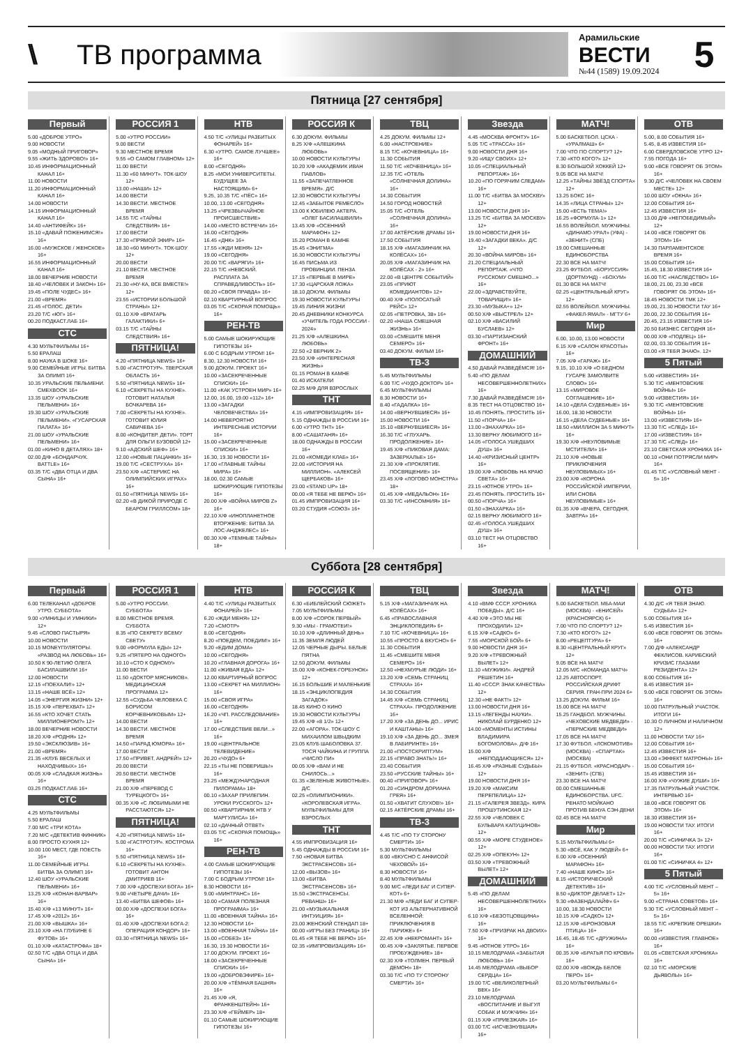\\ ТВ программа
Арамильские
ВЕСТИ
№44 (1589) 19.09.2024
5
Пятница [27 сентября]
Первый
5.00 «ДОБРОЕ УТРО»
9.00 НОВОСТИ
9.05 «МОДНЫЙ ПРИГОВОР»
9.55 «ЖИТЬ ЗДОРОВО!» 16+
10.45 ИНФОРМАЦИОННЫЙ КАНАЛ 16+
11.00 НОВОСТИ
11.20 ИНФОРМАЦИОННЫЙ КАНАЛ 16+
14.00 НОВОСТИ
14.15 ИНФОРМАЦИОННЫЙ КАНАЛ 16+
14.40 «АНТИФЕЙК» 16+
15.10 «ДАВАЙ ПОЖЕНИМСЯ!» 16+
16.00 «МУЖСКОЕ / ЖЕНСКОЕ» 16+
16.55 ИНФОРМАЦИОННЫЙ КАНАЛ 16+
18.00 ВЕЧЕРНИЕ НОВОСТИ
18.40 «ЧЕЛОВЕК И ЗАКОН» 16+
19.45 «ПОЛЕ ЧУДЕС» 16+
21.00 «ВРЕМЯ»
21.45 «ГОЛОС. ДЕТИ»
23.20 Т/С «ЮГ» 16+
00.20 ПОДКАСТ.ЛАБ 16+
СТС
4.30 МУЛЬТФИЛЬМЫ 16+
5.50 ЕРАЛАШ
8.00 НАУКА В ШОКЕ 16+
9.00 СЕМЕЙНЫЕ ИГРЫ. БИТВА ЗА ОЛИМП 16+
10.35 УРАЛЬСКИЕ ПЕЛЬМЕНИ. СМЕХBOOK 16+
13.35 ШОУ «УРАЛЬСКИЕ ПЕЛЬМЕНИ» 16+
19.30 ШОУ «УРАЛЬСКИЕ ПЕЛЬМЕНИ». «ГУСАРСКАЯ ПАЛАТА» 16+
21.00 ШОУ «УРАЛЬСКИЕ ПЕЛЬМЕНИ» 16+
01.00 «КИНО В ДЕТАЛЯХ» 18+
02.00 Д/Ф «БОНДАРЧУК. BATTLE» 16+
03.35 Т/С «ДВА ОТЦА И ДВА СЫНА» 16+
РОССИЯ 1
5.00 «УТРО РОССИИ»
9.00 ВЕСТИ
9.30 МЕСТНОЕ ВРЕМЯ
9.55 «О САМОМ ГЛАВНОМ» 12+
11.00 ВЕСТИ
11.30 «60 МИНУТ». ТОК-ШОУ 12+
13.00 «НАШИ» 12+
14.00 ВЕСТИ
14.30 ВЕСТИ. МЕСТНОЕ ВРЕМЯ
14.55 Т/С «ТАЙНЫ СЛЕДСТВИЯ» 16+
17.00 ВЕСТИ
17.30 «ПРЯМОЙ ЭФИР» 16+
18.30 «60 МИНУТ». ТОК-ШОУ 12+
20.00 ВЕСТИ
21.10 ВЕСТИ. МЕСТНОЕ ВРЕМЯ
21.30 «НУ-КА, ВСЕ ВМЕСТЕ!» 12+
23.55 «ИСТОРИИ БОЛЬШОЙ СТРАНЫ» 12+
01.10 Х/Ф «ВРАТАРЬ ГАЛАКТИКИ» 6+
03.15 Т/С «ТАЙНЫ СЛЕДСТВИЯ» 16+
ПЯТНИЦА!
4.20 «ПЯТНИЦА NEWS» 16+
5.00 «ГАСТРОТУР». ТВЕРСКАЯ ОБЛАСТЬ 16+
5.50 «ПЯТНИЦА NEWS» 16+
6.10 «СЕКРЕТЫ НА КУХНЕ». ГОТОВИТ НАТАЛЬЯ БОЧКАРЕВА 16+
7.00 «СЕКРЕТЫ НА КУХНЕ». ГОТОВИТ ЮЛИЯ САВИЧЕВА 16+
8.00 «КОНДИТЕР. ДЕТИ». ТОРТ ДЛЯ ОЛЬГИ БУЗОВОЙ 12+
9.10 «АДСКИЙ ШЕФ» 16+
12.00 «НОВЫЕ ПАЦАНКИ» 16+
19.00 Т/С «СЕСТРУХА» 16+
23.50 Х/Ф «АСТЕРИКС НА ОЛИМПИЙСКИХ ИГРАХ» 16+
01.50 «ПЯТНИЦА NEWS» 16+
02.20 «В ДИКОЙ ПРИРОДЕ С БЕАРОМ ГРИЛЛСОМ» 18+
НТВ
4.50 Т/С «УЛИЦЫ РАЗБИТЫХ ФОНАРЕЙ» 16+
6.30 «УТРО. САМОЕ ЛУЧШЕЕ» 16+
8.00 «СЕГОДНЯ»
8.25 «МОИ УНИВЕРСИТЕТЫ. БУДУЩЕЕ ЗА НАСТОЯЩИМ» 6+
9.25, 10.35 Т/С «ПЁС» 16+
10.00, 13.00 «СЕГОДНЯ»
13.25 «ЧРЕЗВЫЧАЙНОЕ ПРОИСШЕСТВИЕ»
14.00 «МЕСТО ВСТРЕЧИ» 16+
16.00 «СЕГОДНЯ»
16.45 «ДНК» 16+
17.55 «ЖДИ МЕНЯ» 12+
19.00 «СЕГОДНЯ»
20.00 Т/С «ВАРЯГИ» 16+
22.15 Т/С «НЕВСКИЙ. РАСПЛАТА ЗА СПРАВЕДЛИВОСТЬ» 16+
00.20 «СВОЯ ПРАВДА» 16+
02.10 КВАРТИРНЫЙ ВОПРОС
03.05 Т/С «СКОРАЯ ПОМОЩЬ» 16+
РЕН-ТВ
5.00 САМЫЕ ШОКИРУЮЩИЕ ГИПОТЕЗЫ 16+
6.00 С БОДРЫМ УТРОМ! 16+
8.30, 12.30 НОВОСТИ 16+
9.00 ДОКУМ. ПРОЕКТ 16+
10.00 «ЗАСЕКРЕЧЕННЫЕ СПИСКИ» 16+
11.00 «КАК УСТРОЕН МИР» 16+
12.00, 16.00, 19.00 «112» 16+
13.00 «ЗАГАДКИ ЧЕЛОВЕЧЕСТВА» 16+
14.00 НЕВЕРОЯТНО ИНТЕРЕСНЫЕ ИСТОРИИ 16+
15.00 «ЗАСЕКРЕЧЕННЫЕ СПИСКИ» 16+
16.30, 19.30 НОВОСТИ 16+
17.00 «ГЛАВНЫЕ ТАЙНЫ МИРА» 16+
18.00, 02.30 САМЫЕ ШОКИРУЮЩИЕ ГИПОТЕЗЫ 16+
20.00 Х/Ф «ВОЙНА МИРОВ Z» 16+
22.10 Х/Ф «ИНОПЛАНЕТНОЕ ВТОРЖЕНИЕ: БИТВА ЗА ЛОС-АНДЖЕЛЕС» 16+
00.30 Х/Ф «ТЕМНЫЕ ТАЙНЫ» 18+
РОССИЯ К
6.30 ДОКУМ. ФИЛЬМЫ
8.25 Х/Ф «АЛЕШКИНА ЛЮБОВЬ»
10.00 НОВОСТИ КУЛЬТУРЫ
10.20 Х/Ф «АКАДЕМИК ИВАН ПАВЛОВ»
11.55 «ЗАПЕЧАТЛЕННОЕ ВРЕМЯ». Д/С
12.30 НОВОСТИ КУЛЬТУРЫ
12.45 «ЗАБЫТОЕ РЕМЕСЛО»
13.00 К ЮБИЛЕЮ АКТЕРА. «ОЛЕГ БАСИЛАШВИЛИ»
13.45 Х/Ф «ОСЕННИЙ МАРАФОН» 12+
15.20 РОМАН В КАМНЕ
15.45 «ЭНИГМА»
16.30 НОВОСТИ КУЛЬТУРЫ
16.45 ПИСЬМА ИЗ ПРОВИНЦИИ. ПЕНЗА
17.15 «ПЕРВЫЕ В МИРЕ»
17.30 «ЦАРСКАЯ ЛОЖА»
18.10 ДОКУМ. ФИЛЬМЫ
19.30 НОВОСТИ КУЛЬТУРЫ
19.45 ЛИНИЯ ЖИЗНИ
20.45 ДНЕВНИКИ КОНКУРСА «УЧИТЕЛЬ ГОДА РОССИИ - 2024»
21.25 Х/Ф «АЛЕШКИНА ЛЮБОВЬ»
22.50 «2 ВЕРНИК 2»
23.50 Х/Ф «ИНТЕРЕСНАЯ ЖИЗНЬ»
01.15 РОМАН В КАМНЕ
01.40 ИСКАТЕЛИ
02.25 М/Ф ДЛЯ ВЗРОСЛЫХ
ТНТ
4.15 «ИМПРОВИЗАЦИЯ» 16+
5.15 ОДНАЖДЫ В РОССИИ 16+
6.00 «УТРО ТНТ» 16+
8.00 «САШАТАНЯ» 16+
18.00 ОДНАЖДЫ В РОССИИ 16+
21.00 «КОМЕДИ КЛАБ» 16+
22.00 «ИСТОРИЯ НА МИЛЛИОН». «АЛЕКСЕЙ ЩЕРБАКОВ» 16+
23.00 «STAND UP» 18+
00.00 «Я ТЕБЕ НЕ ВЕРЮ» 16+
01.45 ИМПРОВИЗАЦИЯ 16+
03.20 СТУДИЯ «СОЮЗ» 16+
ТВЦ
4.25 ДОКУМ. ФИЛЬМЫ 12+
6.00 «НАСТРОЕНИЕ»
8.15 Т/С «КОЧЕВНИЦА» 16+
11.30 СОБЫТИЯ
11.50 Т/С «КОЧЕВНИЦА» 16+
12.35 Т/С «ОТЕЛЬ «СОЛНЕЧНАЯ ДОЛИНА» 16+
14.30 СОБЫТИЯ
14.50 ГОРОД НОВОСТЕЙ
15.05 Т/С «ОТЕЛЬ «СОЛНЕЧНАЯ ДОЛИНА» 16+
17.00 АКТЁРСКИЕ ДРАМЫ 16+
17.50 СОБЫТИЯ
18.15 Х/Ф «МАГАЗИНЧИК НА КОЛЁСАХ» 16+
20.05 Х/Ф «МАГАЗИНЧИК НА КОЛЁСАХ - 2» 16+
22.00 «В ЦЕНТРЕ СОБЫТИЙ»
23.05 «ПРИЮТ КОМЕДИАНТОВ» 12+
00.40 Х/Ф «ПОЛОСАТЫЙ РЕЙС» 12+
02.05 «ПЕТРОВКА, 38» 16+
02.20 «НАША СМЕШНАЯ ЖИЗНЬ» 16+
03.00 «СМЕШИТЕ МЕНЯ СЕМЕРО» 16+
03.40 ДОКУМ. ФИЛЬМ 16+
ТВ-3
5.45 МУЛЬТФИЛЬМЫ
6.00 Т/С «ЧУДО-ДОКТОР» 16+
6.45 МУЛЬТФИЛЬМЫ
8.30 НОВОСТИ 16+
8.40 «ГАДАЛКА» 16+
14.00 «ВЕРНУВШИЕСЯ» 16+
15.00 НОВОСТИ 16+
15.10 «ВЕРНУВШИЕСЯ» 16+
16.30 Т/С «ГЛУХАРЬ. ПРОДОЛЖЕНИЕ» 16+
19.45 Х/Ф «ПИКОВАЯ ДАМА: ЗАЗЕРКАЛЬЕ» 16+
21.30 Х/Ф «ПРОКЛЯТИЕ. ПОСВЯЩЕНИЕ» 16+
23.45 Х/Ф «ЛОГОВО МОНСТРА» 18+
01.45 Х/Ф «МЕДАЛЬОН» 16+
03.30 Т/С «ИНСОМНИЯ» 16+
Звезда
4.45 «МОСКВА ФРОНТУ» 16+
5.05 Т/С «ТРАССА» 16+
9.00 НОВОСТИ ДНЯ 16+
9.20 «ИЩУ СВОИХ» 12+
10.05 «СПЕЦИАЛЬНЫЙ РЕПОРТАЖ» 16+
10.20 «ПО ГОРЯЧИМ СЛЕДАМ» 16+
11.00 Т/С «БИТВА ЗА МОСКВУ» 12+
13.00 НОВОСТИ ДНЯ 16+
13.25 Т/С «БИТВА ЗА МОСКВУ» 12+
19.00 НОВОСТИ ДНЯ 16+
19.40 «ЗАГАДКИ ВЕКА». Д/С 12+
20.30 «ВОЙНА МИРОВ» 16+
21.20 СПЕЦИАЛЬНЫЙ РЕПОРТАЖ. «ЧТО РУССКОМУ СМЕШНО...» 16+
22.00 «ЗДРАВСТВУЙТЕ, ТОВАРИЩИ!» 16+
23.30 «МУЗЫКА+» 12+
00.50 Х/Ф «ВЫСТРЕЛ» 12+
02.10 Х/Ф «ВАСИЛИЙ БУСЛАЕВ» 12+
03.30 «ПАРТИЗАНСКИЙ ФРОНТ» 16+
ДОМАШНИЙ
4.50 ДАВАЙ РАЗВЕДЁМСЯ! 16+
5.40 «ПО ДЕЛАМ НЕСОВЕРШЕННОЛЕТНИХ» 16+
7.30 ДАВАЙ РАЗВЕДЁМСЯ! 16+
8.35 ТЕСТ НА ОТЦОВСТВО 16+
10.45 ПОНЯТЬ. ПРОСТИТЬ 16+
11.50 «ПОРЧА» 16+
13.00 «ЗНАХАРКА» 16+
13.30 ВЕРНУ ЛЮБИМОГО 16+
14.05 «ГОЛОСА УШЕДШИХ ДУШ» 16+
14.40 «КРИЗИСНЫЙ ЦЕНТР» 16+
19.00 Х/Ф «ЛЮБОВЬ НА КРАЮ СВЕТА» 16+
23.15 «ЮТНОЕ УТРО» 16+
23.45 ПОНЯТЬ. ПРОСТИТЬ 16+
00.50 «ПОРЧА» 16+
01.50 «ЗНАХАРКА» 16+
02.15 ВЕРНУ ЛЮБИМОГО 16+
02.45 «ГОЛОСА УШЕДШИХ ДУШ» 16+
03.10 ТЕСТ НА ОТЦОВСТВО 16+
МАТЧ!
5.00 БАСКЕТБОЛ. ЦСКА - «УРАЛМАШ» 6+
7.00 ЧТО ПО СПОРТУ? 12+
7.30 «КТО КОГО?» 12+
8.30 БОЛЬШОЙ ХОККЕЙ 12+
9.05 ВСЕ НА МАТЧ!
12.25 «ТАЙНЫ ЗВЁЗД СПОРТА» 12+
13.25 БОКС 16+
14.35 «ЛИЦА СТРАНЫ» 12+
15.00 «ЕСТЬ ТЕМА!»
16.25 «ФОРМУЛА-1» 12+
16.55 ВОЛЕЙБОЛ. МУЖЧИНЫ. «ДИНАМО-УРАЛ» (УФА) - «ЗЕНИТ» (СПБ)
19.00 СМЕШАННЫЕ ЕДИНОБОРСТВА
22.30 ВСЕ НА МАТЧ!
23.25 ФУТБОЛ. «БОРУССИЯ» (ДОРТМУНД) - «БОХУМ»
01.30 ВСЕ НА МАТЧ!
02.25 «ЦЕНТРАЛЬНЫЙ КРУГ» 12+
02.55 ВОЛЕЙБОЛ. МУЖЧИНЫ. «ФАКЕЛ-ЯМАЛ» - МГТУ 6+
Мир
6.00, 10.00, 13.00 НОВОСТИ
6.15 Х/Ф «САЛОН КРАСОТЫ» 16+
7.05 Х/Ф «ГАРАЖ» 16+
9.15, 10.10 Х/Ф «О БЕДНОМ ГУСАРЕ ЗАМОЛВИТЕ СЛОВО» 16+
13.15 «МИРОВОЕ СОГЛАШЕНИЕ» 16+
14.10 «ДЕЛА СУДЕБНЫЕ» 16+
16.00, 18.30 НОВОСТИ
16.15 «ДЕЛА СУДЕБНЫЕ» 16+
18.50 «МИЛЛИОН ЗА 5 МИНУТ» 16+
19.30 Х/Ф «НЕУЛОВИМЫЕ МСТИТЕЛИ» 16+
21.10 Х/Ф «НОВЫЕ ПРИКЛЮЧЕНИЯ НЕУЛОВИМЫХ» 16+
23.00 Х/Ф «КОРОНА РОССИЙСКОЙ ИМПЕРИИ, ИЛИ СНОВА НЕУЛОВИМЫЕ» 16+
01.35 Х/Ф «ВЧЕРА, СЕГОДНЯ, ЗАВТРА» 16+
ОТВ
5.00, 8.00 СОБЫТИЯ 16+
5.45, 8.45 ИЗВЕСТИЯ 16+
6.00 СВЕРДЛОВСКОЕ УТРО 12+
7.55 ПОГОДА 16+
9.00 «ВСЕ ГОВОРЯТ ОБ ЭТОМ» 16+
9.30 Д/С «ЧЕЛОВЕК НА СВОЕМ МЕСТЕ» 12+
10.00 ШОУ «ОКНА» 16+
12.00 СОБЫТИЯ 16+
12.45 ИЗВЕСТИЯ 16+
13.00 Д/Ф «НЕПОБЕДИМЫЙ» 12+
14.00 «ВСЕ ГОВОРЯТ ОБ ЭТОМ» 16+
14.30 ПАРЛАМЕНТСКОЕ ВРЕМЯ 16+
15.00 СОБЫТИЯ 16+
15.45, 18.30 ИЗВЕСТИЯ 16+
16.00 Т/С «НАСЛЕДСТВО» 16+
18.00, 21.00, 23.30 «ВСЕ ГОВОРЯТ ОБ ЭТОМ» 16+
18.45 НОВОСТИ ТМК 12+
19.00, 21.30 НОВОСТИ ТАУ 16+
20.00, 22.30 СОБЫТИЯ 16+
20.45, 23.15 ИЗВЕСТИЯ 16+
20.50 БИЗНЕС СЕГОДНЯ 16+
00.00 Х/Ф «ПОДЛЕЦ» 16+
02.00, 03.30 СОБЫТИЯ 16+
03.00 «Я ТЕБЯ ЗНАЮ». 12+
5 Пятый
5.00 «ИЗВЕСТИЯ» 16+
5.30 Т/С «МЕНТОВСКИЕ ВОЙНЫ» 16+
9.00 «ИЗВЕСТИЯ» 16+
9.30 Т/С «МЕНТОВСКИЕ ВОЙНЫ» 16+
13.00 «ИЗВЕСТИЯ» 16+
13.30 Т/С «СЛЕД» 16+
17.00 «ИЗВЕСТИЯ» 16+
17.30 Т/С «СЛЕД» 16+
23.10 СВЕТСКАЯ ХРОНИКА 16+
00.10 «ОНИ ПОТРЯСЛИ МИР» 16+
01.45 Т/С «УСЛОВНЫЙ МЕНТ - 5» 16+
Суббота [28 сентября]
Первый
6.00 ТЕЛЕКАНАЛ «ДОБРОЕ УТРО. СУББОТА»
9.00 «УМНИЦЫ И УМНИКИ» 12+
9.45 «СЛОВО ПАСТЫРЯ»
10.00 НОВОСТИ
10.15 MONEYПУЛЯТОРЫ. «РАЗВОД НА ЛЮБОВЬ» 16+
10.50 К 90-ЛЕТИЮ ОЛЕГА БАСИЛАШВИЛИ 16+
12.00 НОВОСТИ
12.15 «ПОЕХАЛИ!» 12+
13.15 «НАШЕ ВСЁ» 12+
14.05 «ЭНЕРГИЯ ЖИЗНИ» 12+
15.15 Х/Ф «ПЕРЕХВАТ» 12+
16.55 «КТО ХОЧЕТ СТАТЬ МИЛЛИОНЕРОМ?» 12+
18.00 ВЕЧЕРНИЕ НОВОСТИ
18.20 Х/Ф «РОДНЯ» 12+
19.50 «ЭКСКЛЮЗИВ» 16+
21.00 «ВРЕМЯ»
21.35 «КЛУБ ВЕСЕЛЫХ И НАХОДЧИВЫХ» 16+
00.05 Х/Ф «СЛАДКАЯ ЖИЗНЬ» 16+
03.25 ПОДКАСТ.ЛАБ 16+
СТС
4.25 МУЛЬТФИЛЬМЫ
5.50 ЕРАЛАШ
7.00 М/С «ТРИ КОТА»
7.20 М/С «ДЕТЕКТИВ ФИННИК»
8.00 ПРОСТО КУХНЯ 12+
10.00 100 МЕСТ, ГДЕ ПОЕСТЬ 16+
11.00 СЕМЕЙНЫЕ ИГРЫ. БИТВА ЗА ОЛИМП 16+
12.40 ШОУ «УРАЛЬСКИЕ ПЕЛЬМЕНИ» 16+
13.25 Х/Ф «КОНАН-ВАРВАР» 16+
15.40 Х/Ф «13 МИНУТ» 16+
17.45 Х/Ф «2012» 16+
21.00 Х/Ф «ВЫШКА» 16+
23.10 Х/Ф «НА ГЛУБИНЕ 6 ФУТОВ» 16+
01.10 Х/Ф «КАТАСТРОФА» 18+
02.50 Т/С «ДВА ОТЦА И ДВА СЫНА» 16+
РОССИЯ 1
5.00 «УТРО РОССИИ. СУББОТА»
8.00 МЕСТНОЕ ВРЕМЯ. СУББОТА
8.35 «ПО СЕКРЕТУ ВСЕМУ СВЕТУ»
9.00 «ФОРМУЛА ЕДЫ» 12+
9.25 «ПЯТЕРО НА ОДНОГО»
10.10 «СТО К ОДНОМУ»
11.00 ВЕСТИ
11.50 «ДОКТОР МЯСНИКОВ». МЕДИЦИНСКАЯ ПРОГРАММА 12+
12.55 «СУДЬБА ЧЕЛОВЕКА С БОРИСОМ КОРЧЕВНИКОВЫМ» 12+
14.00 ВЕСТИ
14.30 ВЕСТИ. МЕСТНОЕ ВРЕМЯ
14.50 «ПАРАД ЮМОРА» 16+
17.00 ВЕСТИ
17.50 «ПРИВЕТ, АНДРЕЙ!» 12+
20.00 ВЕСТИ
20.50 ВЕСТИ. МЕСТНОЕ ВРЕМЯ
21.00 Х/Ф «ПЕРЕВОД С ТУРЕЦКОГО» 16+
00.35 Х/Ф «С ЛЮБИМЫМИ НЕ РАССТАЮТСЯ» 12+
ПЯТНИЦА!
4.20 «ПЯТНИЦА NEWS» 16+
5.00 «ГАСТРОТУР». КОСТРОМА 16+
5.50 «ПЯТНИЦА NEWS» 16+
6.10 «СЕКРЕТЫ НА КУХНЕ». ГОТОВИТ АНТОН ДМИТРИЕВ 16+
7.00 Х/Ф «ДОСПЕХИ БОГА» 16+
9.00 «ЧЕТЫРЕ ДАЧИ» 16+
13.40 «БИТВА ШЕФОВ» 16+
00.00 Х/Ф «ДОСПЕХИ БОГА» 16+
01.40 Х/Ф «ДОСПЕХИ БОГА-2: ОПЕРАЦИЯ КОНДОР» 16+
03.30 «ПЯТНИЦА NEWS» 16+
НТВ
4.40 Т/С «УЛИЦЫ РАЗБИТЫХ ФОНАРЕЙ» 16+
6.20 «ЖДИ МЕНЯ» 12+
7.20 «СМОТР»
8.00 «СЕГОДНЯ»
8.20 «ПОЕДЕМ, ПОЕДИМ!» 16+
9.20 «ЕДИМ ДОМА»
10.00 «СЕГОДНЯ»
10.20 «ГЛАВНАЯ ДОРОГА» 16+
11.00 «ЖИВАЯ ЕДА» 12+
12.00 КВАРТИРНЫЙ ВОПРОС
13.00 «СЕКРЕТ НА МИЛЛИОН» 16+
15.00 «СВОЯ ИГРА»
16.00 «СЕГОДНЯ»
16.20 «ЧП. РАССЛЕДОВАНИЕ» 16+
17.00 «СЛЕДСТВИЕ ВЕЛИ...» 16+
19.00 «ЦЕНТРАЛЬНОЕ ТЕЛЕВИДЕНИЕ»
20.20 «ЧУДО» 6+
22.15 «ТЫ НЕ ПОВЕРИШЬ!» 16+
23.25 «МЕЖДУНАРОДНАЯ ПИЛОРАМА» 18+
00.10 «ЗАХАР ПРИЛЕПИН. УРОКИ РУССКОГО» 12+
00.50 «КВАРТИРНИК НТВ У МАРГУЛИСА» 16+
02.10 «ДАЧНЫЙ ОТВЕТ»
03.05 Т/С «СКОРАЯ ПОМОЩЬ» 16+
РЕН-ТВ
4.00 САМЫЕ ШОКИРУЮЩИЕ ГИПОТЕЗЫ 16+
7.00 С БОДРЫМ УТРОМ! 16+
8.30 НОВОСТИ 16+
9.00 «МИНТРАНС» 16+
10.00 «САМАЯ ПОЛЕЗНАЯ ПРОГРАММА» 16+
11.00 «ВОЕННАЯ ТАЙНА» 16+
12.30 НОВОСТИ 16+
13.00 «ВОЕННАЯ ТАЙНА» 16+
15.00 «СОБЕЗ» 16+
16.30, 19.30 НОВОСТИ 16+
17.00 ДОКУМ. ПРОЕКТ 16+
18.00 «ЗАСЕКРЕЧЕННЫЕ СПИСКИ» 16+
19.00 «ДОБРОВЭФИРЕ» 16+
20.00 Х/Ф «ТЁМНАЯ БАШНЯ» 16+
21.45 Х/Ф «Я, ФРАНКЕНШТЕЙН» 16+
23.30 Х/Ф «ГЕЙМЕР» 18+
01.10 САМЫЕ ШОКИРУЮЩИЕ ГИПОТЕЗЫ 16+
РОССИЯ К
6.30 «БИБЛЕЙСКИЙ СЮЖЕТ»
7.05 МУЛЬТФИЛЬМЫ
8.00 Х/Ф «СОРОК ПЕРВЫЙ»
9.30 «МЫ - ГРАМОТЕИ!»
10.10 Х/Ф «ДЛИННЫЙ ДЕНЬ»
11.35 ЗЕМЛЯ ЛЮДЕЙ
12.05 ЧЕРНЫЕ ДЫРЫ. БЕЛЫЕ ПЯТНА
12.50 ДОКУМ. ФИЛЬМЫ
15.00 Х/Ф «КОНЕК-ГОРБУНОК» 12+
16.15 БОЛЬШИЕ И МАЛЕНЬКИЕ
18.15 «ЭНЦИКЛОПЕДИЯ ЗАГАДОК»
18.45 КИНО О КИНО
19.30 НОВОСТИ КУЛЬТУРЫ
19.45 Х/Ф «8 1/2» 12+
22.00 «АГОРА». ТОК-ШОУ С МИХАИЛОМ ШВЫДКИМ
23.05 КЛУБ ШАБОЛОВКА 37. ТОСЯ ЧАЙКИНА И ГРУППА «ЧИСЛО ПИ»
00.05 Х/Ф «ВАМ И НЕ СНИЛОСЬ...»
01.35 «ЗЕЛЕНЫЕ ЖИВОТНЫЕ». Д/С
02.25 «ОЛИМПИОНИКИ». «КОРОЛЕВСКАЯ ИГРА». МУЛЬТФИЛЬМЫ ДЛЯ ВЗРОСЛЫХ
ТНТ
4.55 ИМПРОВИЗАЦИЯ 16+
5.45 ОДНАЖДЫ В РОССИИ 16+
7.50 «НОВАЯ БИТВА ЭКСТРАСЕНСОВ» 16+
12.00 «ВЫЗОВ» 16+
13.00 «БИТВА ЭКСТРАСЕНСОВ» 16+
15.50 «ЭКСТРАСЕНСЫ. РЕВАНШ» 16+
21.00 «МУЗЫКАЛЬНАЯ ИНТУИЦИЯ» 16+
23.00 ЖЕНСКИЙ СТЕНДАП 18+
00.00 «ИГРЫ БЕЗ ГРАНИЦ» 16+
01.45 «Я ТЕБЕ НЕ ВЕРЮ» 16+
02.35 «ИМПРОВИЗАЦИЯ» 16+
ТВЦ
5.15 Х/Ф «МАГАЗИНЧИК НА КОЛЁСАХ» 16+
6.45 «ПРАВОСЛАВНАЯ ЭНЦИКЛОПЕДИЯ» 6+
7.10 Т/С «КОЧЕВНИЦА» 16+
10.55 «ПРОСТО & ВКУСНО» 6+
11.30 СОБЫТИЯ
11.45 «СМЕШИТЕ МЕНЯ СЕМЕРО» 16+
12.50 «НЕХМУРЫЕ ЛЮДИ» 16+
13.20 Х/Ф «СЕМЬ СТРАНИЦ СТРАХА» 16+
14.30 СОБЫТИЯ
14.45 Х/Ф «СЕМЬ СТРАНИЦ СТРАХА». ПРОДОЛЖЕНИЕ 16+
17.20 Х/Ф «ЗА ДЕНЬ ДО... ИРИС И КАШТАНЫ» 16+
19.10 Х/Ф «ЗА ДЕНЬ ДО... ЗМЕЯ В ЛАБИРИНТЕ» 16+
21.00 «ПОСТСКРИПТУМ»
22.15 «ПРАВО ЗНАТЬ!» 16+
23.40 СОБЫТИЯ
23.50 «РУССКИЕ ТАЙНЫ» 16+
00.40 «ПРИГОВОР» 16+
01.20 «СИНДРОМ ДОРИАНА ГРЕЯ» 16+
01.50 «ХВАТИТ СЛУХОВ!» 16+
02.15 АКТЁРСКИЕ ДРАМЫ 16+
ТВ-3
4.45 Т/С «ПО ТУ СТОРОНУ СМЕРТИ» 16+
5.30 МУЛЬТФИЛЬМЫ
8.00 «ВКУСНО С АНФИСОЙ ЧЕХОВОЙ» 16+
8.30 НОВОСТИ 16+
8.40 МУЛЬТФИЛЬМЫ
9.00 М/С «ЛЕДИ БАГ И СУПЕР-КОТ» 6+
21.30 М/Ф «ЛЕДИ БАГ И СУПЕР-КОТ ИЗ АЛЬТЕРНАТИВНОЙ ВСЕЛЕННОЙ: ПРИКЛЮЧЕНИЯ В ПАРИЖЕ» 6+
22.45 Х/Ф «НЕКРОМАНТ» 16+
00.45 Х/Ф «ЗАКЛЯТЬЕ. ПЕРВОЕ ПРОБУЖДЕНИЕ» 18+
02.30 Х/Ф «ТОЛМЕН. ПЕРВЫЙ ДЕМОН» 18+
03.30 Т/С «ПО ТУ СТОРОНУ СМЕРТИ» 16+
Звезда
4.10 «ВМФ СССР. ХРОНИКА ПОБЕДЫ». Д/С 16+
4.40 Х/Ф «ЭТО МЫ НЕ ПРОХОДИЛИ» 12+
6.15 Х/Ф «САДКО» 6+
7.55 «МОРСКОЙ БОЙ» 6+
9.00 НОВОСТИ ДНЯ 16+
9.20 Х/Ф «ТРЕВОЖНЫЙ ВЫЛЕТ» 12+
11.10 «МУЖИКИ». АНДРЕЙ РЕШЕТИН 16+
11.40 «СССР. ЗНАК КАЧЕСТВА» 12+
12.30 «НЕ ФАКТ!» 12+
13.00 НОВОСТИ ДНЯ 16+
13.15 «ЛЕГЕНДЫ НАУКИ». НИКОЛАЙ БУРДЕНКО 12+
14.00 «МОМЕНТЫ ИСТИНЫ ВЛАДИМИРА БОГОМОЛОВА». Д/Ф 16+
15.00 Х/Ф «НЕПОДДАЮЩИЕСЯ» 12+
16.45 Х/Ф «РАЗНЫЕ СУДЬБЫ» 12+
19.00 НОВОСТИ ДНЯ 16+
19.20 Х/Ф «МАКСИМ ПЕРЕПЕЛИЦА» 12+
21.15 «ГАЛЕРЕЯ ЗВЕЗД». КИРА ПРОШУТИНСКАЯ 12+
22.55 Х/Ф «ЧЕЛОВЕК С БУЛЬВАРА КАПУЦИНОВ» 12+
00.55 Х/Ф «МОРЕ СТУДЕНОЕ» 12+
02.25 Х/Ф «ОПЕКУН» 12+
03.50 Х/Ф «ТРЕВОЖНЫЙ ВЫЛЕТ» 12+
ДОМАШНИЙ
5.45 «ПО ДЕЛАМ НЕСОВЕРШЕННОЛЕТНИХ» 16+
6.10 Х/Ф «БЕЗОТЦОВЩИНА» 16+
7.50 Х/Ф «ПРИЗРАК НА ДВОИХ» 16+
9.45 «ЮТНОЕ УТРО» 16+
10.15 МЕЛОДРАМА «ЗАБЫТАЯ ЛЮБОВЬ» 16+
14.45 МЕЛОДРАМА «ВЫБОР СЕРДЦА» 16+
19.00 Т/С «ВЕЛИКОЛЕПНЫЙ ВЕК» 16+
23.10 МЕЛОДРАМА «ВОСПИТАНИЕ И ВЫГУЛ СОБАК И МУЖЧИН» 16+
01.15 Х/Ф «ПРИЕЗЖАЯ» 16+
03.00 Т/С «ИСЧЕЗНУВШАЯ» 16+
МАТЧ!
5.00 БАСКЕТБОЛ. МБА-МАИ (МОСКВА) - «ЕНИСЕЙ» (КРАСНОЯРСК) 6+
7.00 ЧТО ПО СПОРТУ? 12+
7.30 «КТО КОГО?» 12+
8.00 «РЕЦЕПТУРА» 6+
8.30 «ЦЕНТРАЛЬНЫЙ КРУГ» 12+
9.05 ВСЕ НА МАТЧ!
12.05 М/С «КОМАНДА МАТЧ»
12.25 АВТОСПОРТ. РОССИЙСКАЯ ДРИФТ СЕРИЯ. ГРАН-ПРИ 2024 6+
13.25 ДОКУМ. ФИЛЬМ 16+
15.00 ВСЕ НА МАТЧ!
15.25 ГАНДБОЛ. МУЖЧИНЫ. «ЧЕХОВСКИЕ МЕДВЕДИ» - «ПЕРМСКИЕ МЕДВЕДИ»
17.05 ВСЕ НА МАТЧ!
17.30 ФУТБОЛ. «ЛОКОМОТИВ» (МОСКВА) - «СПАРТАК» (МОСКВА)
21.15 ФУТБОЛ. «КРАСНОДАР» - «ЗЕНИТ» (СПБ)
23.30 ВСЕ НА МАТЧ!
00.00 СМЕШАННЫЕ ЕДИНОБОРСТВА. UFC. РЕНАТО МОЙКАНО ПРОТИВ БЕНУА СЭН-ДЕНИ
02.45 ВСЕ НА МАТЧ!
Мир
5.15 МУЛЬТФИЛЬМЫ 6+
5.30 «ВСЁ, КАК У ЛЮДЕЙ» 6+
6.00 Х/Ф «ОСЕННИЙ МАРАФОН» 16+
7.40 «НАШЕ КИНО» 16+
8.15 «ИСТОРИЧЕСКИЙ ДЕТЕКТИВ» 16+
8.50 «ДИКТОР ДЕЛАЕТ» 12+
9.30 «ФАЗЕНДАЛАЙФ» 6+
10.00, 18.30 НОВОСТИ
10.15 Х/Ф «САДКО» 12+
12.15 Х/Ф «БРОНЗОВАЯ ПТИЦА» 16+
16.45, 18.45 Т/С «ДРУЖИНА» 16+
00.35 Х/Ф «БРАТЬЯ ПО КРОВИ» 16+
02.00 Х/Ф «ВОЖДЬ БЕЛОЕ ПЕРО» 16+
03.20 МУЛЬТФИЛЬМЫ 6+
ОТВ
4.30 Д/С «Я ТЕБЯ ЗНАЮ. СУДЬБА» 12+
5.00 СОБЫТИЯ 16+
5.45 ИЗВЕСТИЯ 16+
6.00 «ВСЕ ГОВОРЯТ ОБ ЭТОМ» 16+
7.00 Д/Ф «АЛЕКСАНДР ФЕКЛИСОВ. КАРИБСКИЙ КРИЗИС ГЛАЗАМИ РЕЗИДЕНТА» 12+
8.00 СОБЫТИЯ 16+
8.45 ИЗВЕСТИЯ 16+
9.00 «ВСЕ ГОВОРЯТ ОБ ЭТОМ» 16+
10.00 ПАТРУЛЬНЫЙ УЧАСТОК. ИТОГИ 16+
10.30 О ЛИЧНОМ И НАЛИЧНОМ 12+
11.00 НОВОСТИ ТАУ 16+
12.00 СОБЫТИЯ 16+
12.45 ИЗВЕСТИЯ 16+
13.00 «ЭФФЕКТ МАТРОНЫ» 16+
15.00 СОБЫТИЯ 16+
15.45 ИЗВЕСТИЯ 16+
16.00 Х/Ф «ЧУЖИЕ ДУШИ» 16+
17.35 ПАТРУЛЬНЫЙ УЧАСТОК. ИНТЕРВЬЮ 16+
18.00 «ВСЕ ГОВОРЯТ ОБ ЭТОМ» 16+
18.30 ИЗВЕСТИЯ 16+
19.00 НОВОСТИ ТАУ. ИТОГИ 16+
20.00 Т/С «СИНИЧКА 3» 12+
00.00 НОВОСТИ ТАУ. ИТОГИ 16+
01.00 Т/С «СИНИЧКА 4» 12+
5 Пятый
4.00 Т/С «УСЛОВНЫЙ МЕНТ – 5» 16+
9.00 «СТРАНА СОВЕТОВ» 16+
9.30 Т/С «УСЛОВНЫЙ МЕНТ – 5» 16+
18.55 Т/С «КРЕПКИЕ ОРЕШКИ» 16+
00.00 «ИЗВЕСТИЯ. ГЛАВНОЕ» 16+
01.05 «СВЕТСКАЯ ХРОНИКА» 16+
02.10 Т/С «МОРСКИЕ ДЬЯВОЛЫ» 16+